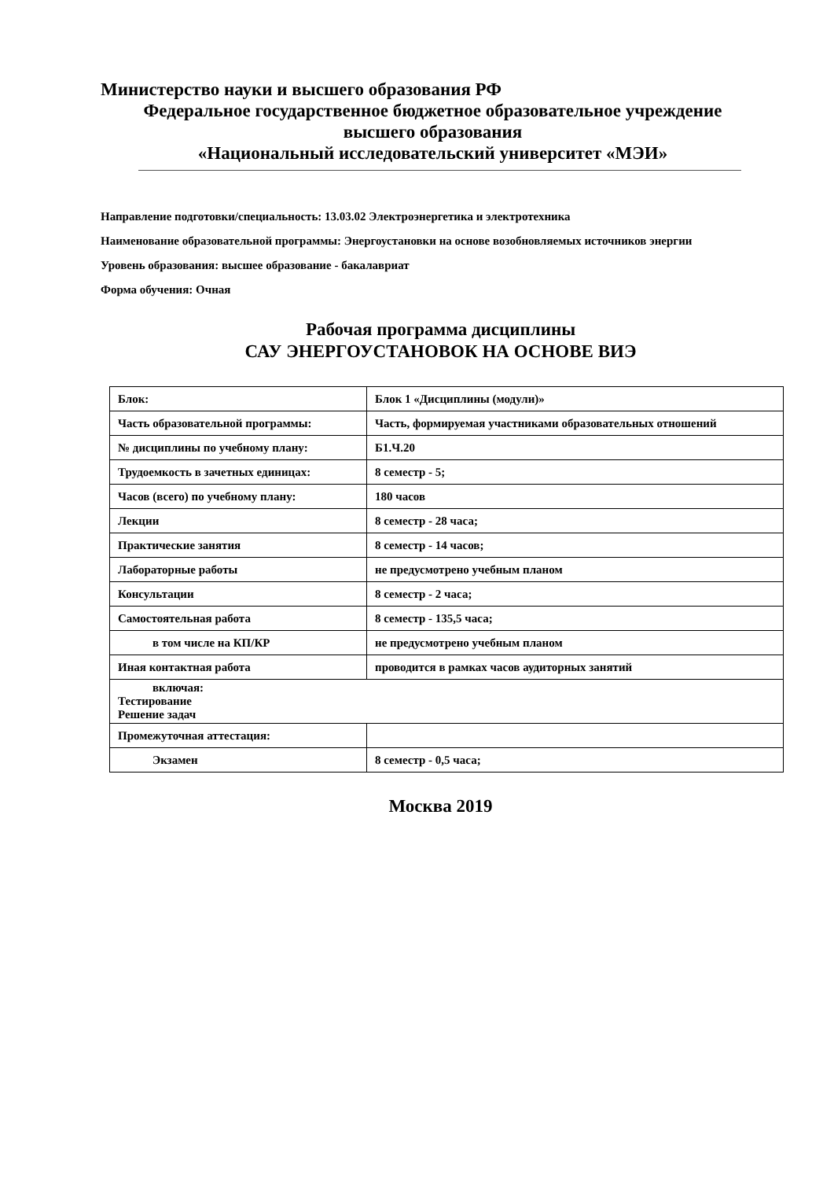Министерство науки и высшего образования РФ
Федеральное государственное бюджетное образовательное учреждение
высшего образования
«Национальный исследовательский университет «МЭИ»
Направление подготовки/специальность: 13.03.02 Электроэнергетика и электротехника
Наименование образовательной программы: Энергоустановки на основе возобновляемых источников энергии
Уровень образования: высшее образование - бакалавриат
Форма обучения: Очная
Рабочая программа дисциплины
САУ ЭНЕРГОУСТАНОВОК НА ОСНОВЕ ВИЭ
| Блок: | Блок 1 «Дисциплины (модули)» |
| Часть образовательной программы: | Часть, формируемая участниками образовательных отношений |
| № дисциплины по учебному плану: | Б1.Ч.20 |
| Трудоемкость в зачетных единицах: | 8 семестр - 5; |
| Часов (всего) по учебному плану: | 180 часов |
| Лекции | 8 семестр - 28 часа; |
| Практические занятия | 8 семестр - 14 часов; |
| Лабораторные работы | не предусмотрено учебным планом |
| Консультации | 8 семестр - 2 часа; |
| Самостоятельная работа | 8 семестр - 135,5 часа; |
| в том числе на КП/КР | не предусмотрено учебным планом |
| Иная контактная работа | проводится в рамках часов аудиторных занятий |
| включая: Тестирование Решение задач | |
| Промежуточная аттестация: | |
| Экзамен | 8 семестр - 0,5 часа; |
Москва 2019